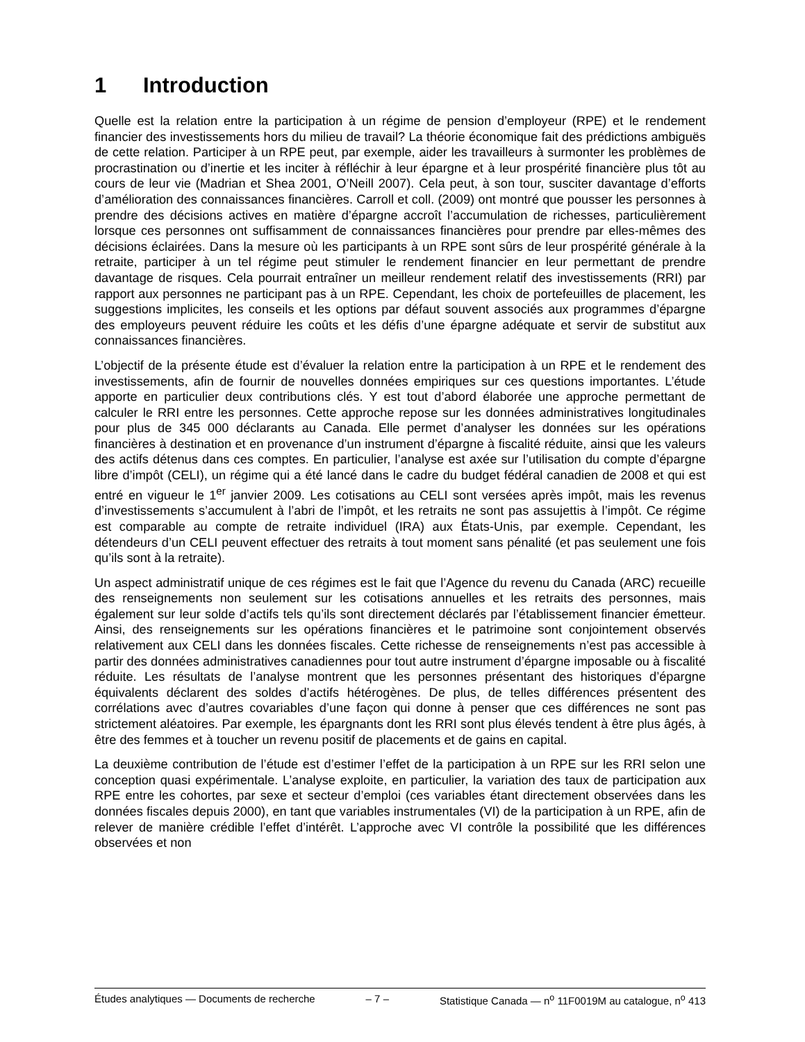1 Introduction
Quelle est la relation entre la participation à un régime de pension d’employeur (RPE) et le rendement financier des investissements hors du milieu de travail? La théorie économique fait des prédictions ambiguës de cette relation. Participer à un RPE peut, par exemple, aider les travailleurs à surmonter les problèmes de procrastination ou d’inertie et les inciter à réfléchir à leur épargne et à leur prospérité financière plus tôt au cours de leur vie (Madrian et Shea 2001, O’Neill 2007). Cela peut, à son tour, susciter davantage d’efforts d’amélioration des connaissances financières. Carroll et coll. (2009) ont montré que pousser les personnes à prendre des décisions actives en matière d’épargne accroît l’accumulation de richesses, particulièrement lorsque ces personnes ont suffisamment de connaissances financières pour prendre par elles-mêmes des décisions éclairées. Dans la mesure où les participants à un RPE sont sûrs de leur prospérité générale à la retraite, participer à un tel régime peut stimuler le rendement financier en leur permettant de prendre davantage de risques. Cela pourrait entraîner un meilleur rendement relatif des investissements (RRI) par rapport aux personnes ne participant pas à un RPE. Cependant, les choix de portefeuilles de placement, les suggestions implicites, les conseils et les options par défaut souvent associés aux programmes d’épargne des employeurs peuvent réduire les coûts et les défis d’une épargne adéquate et servir de substitut aux connaissances financières.
L’objectif de la présente étude est d’évaluer la relation entre la participation à un RPE et le rendement des investissements, afin de fournir de nouvelles données empiriques sur ces questions importantes. L’étude apporte en particulier deux contributions clés. Y est tout d’abord élaborée une approche permettant de calculer le RRI entre les personnes. Cette approche repose sur les données administratives longitudinales pour plus de 345 000 déclarants au Canada. Elle permet d’analyser les données sur les opérations financières à destination et en provenance d’un instrument d’épargne à fiscalité réduite, ainsi que les valeurs des actifs détenus dans ces comptes. En particulier, l’analyse est axée sur l’utilisation du compte d’épargne libre d’impôt (CELI), un régime qui a été lancé dans le cadre du budget fédéral canadien de 2008 et qui est entré en vigueur le 1<sup>er</sup> janvier 2009. Les cotisations au CELI sont versées après impôt, mais les revenus d’investissements s’accumulent à l’abri de l’impôt, et les retraits ne sont pas assujettis à l’impôt. Ce régime est comparable au compte de retraite individuel (IRA) aux États-Unis, par exemple. Cependant, les détendeurs d’un CELI peuvent effectuer des retraits à tout moment sans pénalité (et pas seulement une fois qu’ils sont à la retraite).
Un aspect administratif unique de ces régimes est le fait que l’Agence du revenu du Canada (ARC) recueille des renseignements non seulement sur les cotisations annuelles et les retraits des personnes, mais également sur leur solde d’actifs tels qu’ils sont directement déclarés par l’établissement financier émetteur. Ainsi, des renseignements sur les opérations financières et le patrimoine sont conjointement observés relativement aux CELI dans les données fiscales. Cette richesse de renseignements n’est pas accessible à partir des données administratives canadiennes pour tout autre instrument d’épargne imposable ou à fiscalité réduite. Les résultats de l’analyse montrent que les personnes présentant des historiques d’épargne équivalents déclarent des soldes d’actifs hétérogènes. De plus, de telles différences présentent des corrélations avec d’autres covariables d’une façon qui donne à penser que ces différences ne sont pas strictement aléatoires. Par exemple, les épargnants dont les RRI sont plus élevés tendent à être plus âgés, à être des femmes et à toucher un revenu positif de placements et de gains en capital.
La deuxième contribution de l’étude est d’estimer l’effet de la participation à un RPE sur les RRI selon une conception quasi expérimentale. L’analyse exploite, en particulier, la variation des taux de participation aux RPE entre les cohortes, par sexe et secteur d’emploi (ces variables étant directement observées dans les données fiscales depuis 2000), en tant que variables instrumentales (VI) de la participation à un RPE, afin de relever de manière crédible l’effet d’intérêt. L’approche avec VI contrôle la possibilité que les différences observées et non
Études analytiques — Documents de recherche – 7 – Statistique Canada — n<sup>o</sup> 11F0019M au catalogue, n<sup>o</sup> 413